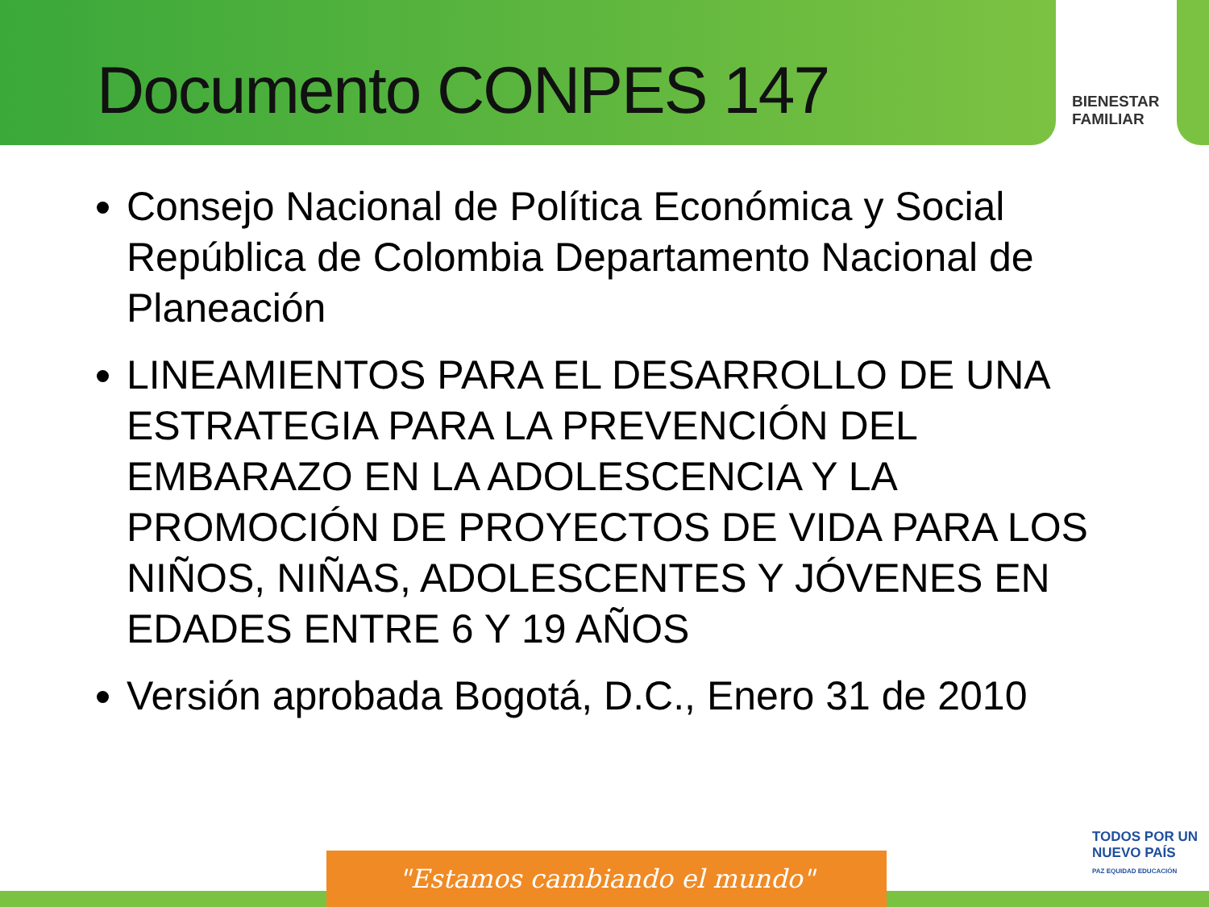Documento CONPES 147
BIENESTAR
FAMILIAR
Consejo Nacional de Política Económica y Social República de Colombia Departamento Nacional de Planeación
LINEAMIENTOS PARA EL DESARROLLO DE UNA ESTRATEGIA PARA LA PREVENCIÓN DEL EMBARAZO EN LA ADOLESCENCIA Y LA PROMOCIÓN DE PROYECTOS DE VIDA PARA LOS NIÑOS, NIÑAS, ADOLESCENTES Y JÓVENES EN EDADES ENTRE 6 Y 19 AÑOS
Versión aprobada Bogotá, D.C., Enero 31 de 2010
"Estamos cambiando el mundo"
TODOS POR UN
NUEVO PAÍS
PAZ EQUIDAD EDUCACIÓN